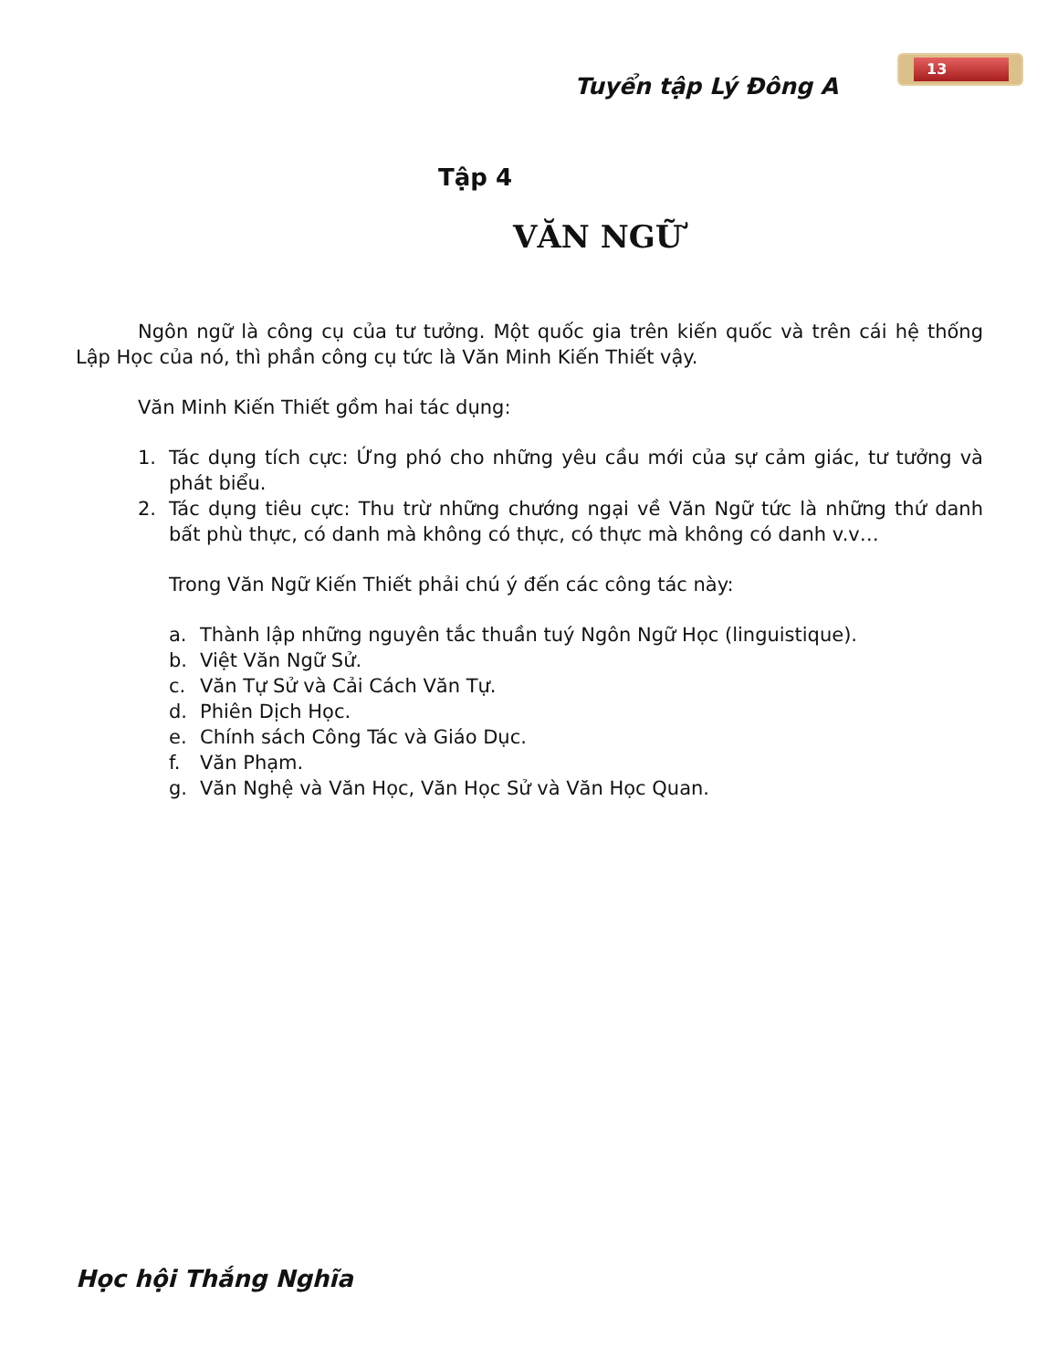Tuyển tập Lý Đông A
13
Tập 4
VĂN NGỮ
Ngôn ngữ là công cụ của tư tưởng. Một quốc gia trên kiến quốc và trên cái hệ thống Lập Học của nó, thì phần công cụ tức là Văn Minh Kiến Thiết vậy.
Văn Minh Kiến Thiết gồm hai tác dụng:
1. Tác dụng tích cực: Ứng phó cho những yêu cầu mới của sự cảm giác, tư tưởng và phát biểu.
2. Tác dụng tiêu cực: Thu trừ những chướng ngại về Văn Ngữ tức là những thứ danh bất phù thực, có danh mà không có thực, có thực mà không có danh v.v…
Trong Văn Ngữ Kiến Thiết phải chú ý đến các công tác này:
a. Thành lập những nguyên tắc thuần tuý Ngôn Ngữ Học (linguistique).
b. Việt Văn Ngữ Sử.
c. Văn Tự Sử và Cải Cách Văn Tự.
d. Phiên Dịch Học.
e. Chính sách Công Tác và Giáo Dục.
f. Văn Phạm.
g. Văn Nghệ và Văn Học, Văn Học Sử và Văn Học Quan.
Học hội Thắng Nghĩa